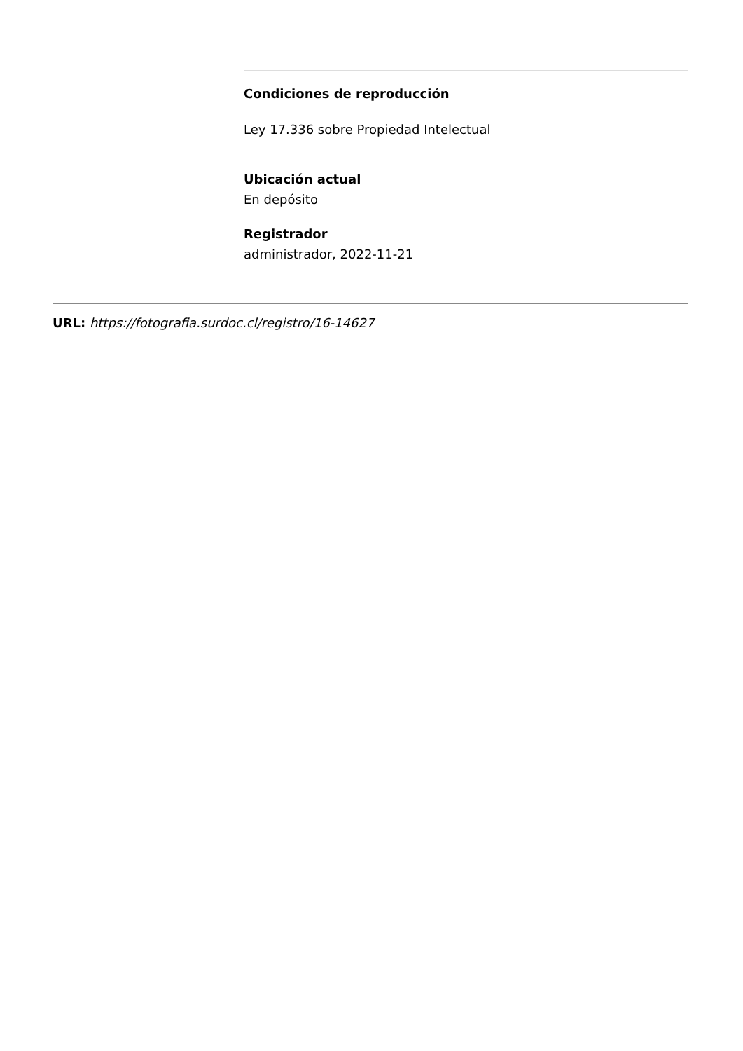Condiciones de reproducción
Ley 17.336 sobre Propiedad Intelectual
Ubicación actual
En depósito
Registrador
administrador, 2022-11-21
URL: https://fotografia.surdoc.cl/registro/16-14627